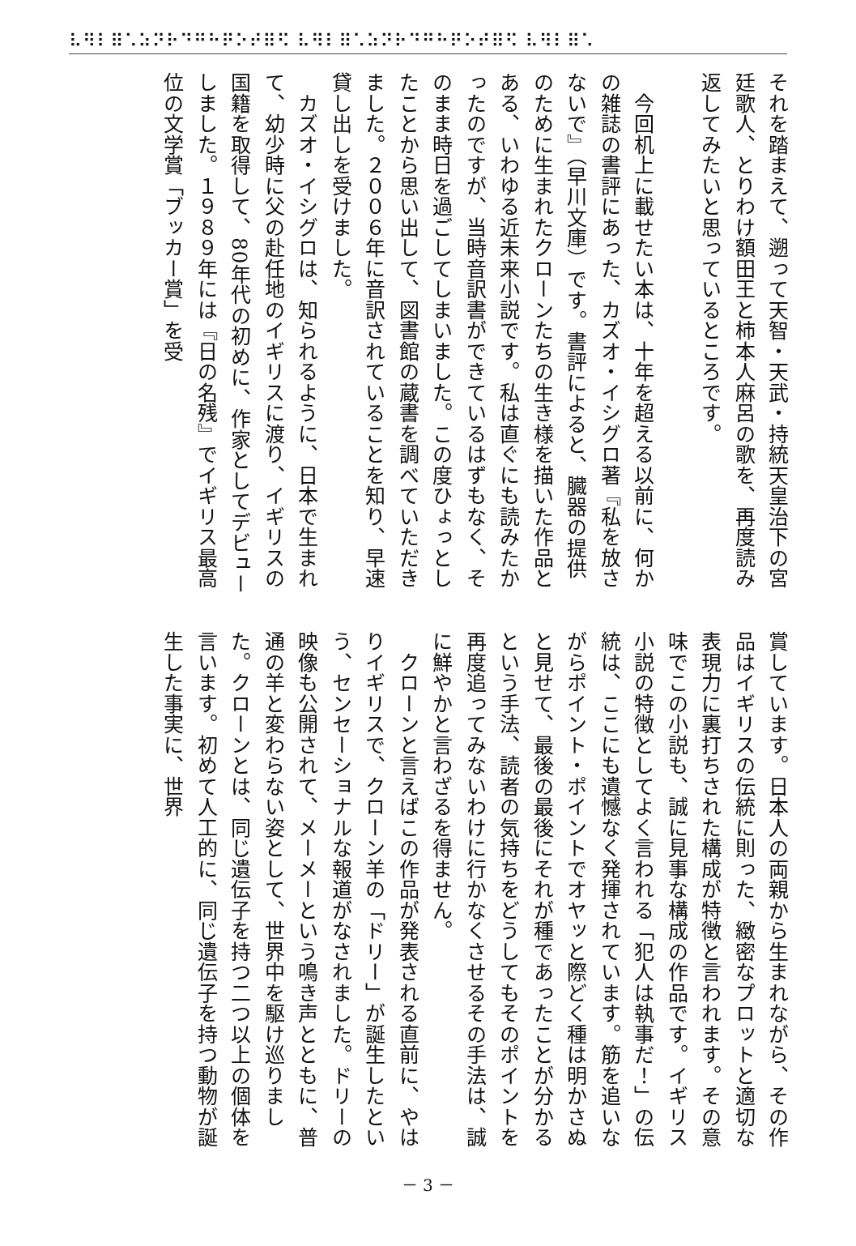⠧⠻⠇⠿⠡⠵⠝⠗⠙⠛⠓⠟⠕⠞⠿⠫ ⠧⠻⠇⠿⠡⠵⠝⠗⠙⠛⠓⠟⠕⠞⠿⠫ ⠧⠻⠇⠿⠡
それを踏まえて、遡って天智・天武・持統天皇治下の宮廷歌人、とりわけ額田王と柿本人麻呂の歌を、再度読み返してみたいと思っているところです。
　
　今回机上に載せたい本は、十年を超える以前に、何かの雑誌の書評にあった、カズオ・イシグロ著『私を放さないで』（早川文庫）です。書評によると、臓器の提供のために生まれたクローンたちの生き様を描いた作品とある、いわゆる近未来小説です。私は直ぐにも読みたかったのですが、当時音訳書ができているはずもなく、そのまま時日を過ごしてしまいました。この度ひょっとしたことから思い出して、図書館の蔵書を調べていただきました。２００６年に音訳されていることを知り、早速貸し出しを受けました。
　カズオ・イシグロは、知られるように、日本で生まれて、幼少時に父の赴任地のイギリスに渡り、イギリスの国籍を取得して、80年代の初めに、作家としてデビューしました。１９８９年には『日の名残』でイギリス最高位の文学賞「ブッカー賞」を受
賞しています。日本人の両親から生まれながら、その作品はイギリスの伝統に則った、緻密なプロットと適切な表現力に裏打ちされた構成が特徴と言われます。その意味でこの小説も、誠に見事な構成の作品です。イギリス小説の特徴としてよく言われる「犯人は執事だ！」の伝統は、ここにも遺憾なく発揮されています。筋を追いながらポイント・ポイントでオヤッと際どく種は明かさぬと見せて、最後の最後にそれが種であったことが分かるという手法、読者の気持ちをどうしてもそのポイントを再度追ってみないわけに行かなくさせるその手法は、誠に鮮やかと言わざるを得ません。
　クローンと言えばこの作品が発表される直前に、やはりイギリスで、クローン羊の「ドリー」が誕生したという、センセーショナルな報道がなされました。ドリーの映像も公開されて、メーメーという鳴き声とともに、普通の羊と変わらない姿として、世界中を駆け巡りました。クローンとは、同じ遺伝子を持つ二つ以上の個体を言います。初めて人工的に、同じ遺伝子を持つ動物が誕生した事実に、世界
－ 3 －